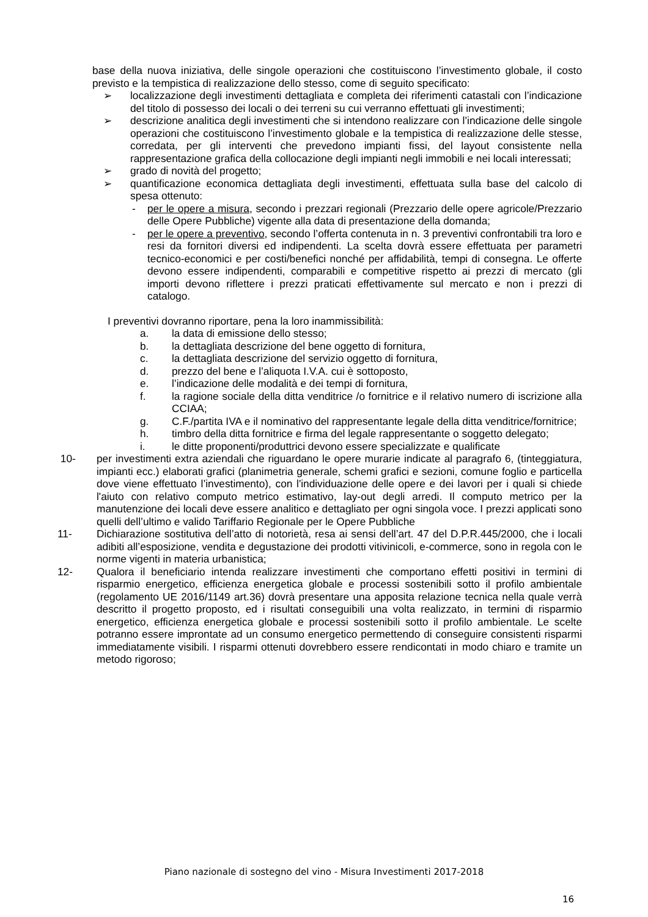base della nuova iniziativa, delle singole operazioni che costituiscono l’investimento globale, il costo previsto e la tempistica di realizzazione dello stesso, come di seguito specificato:
➢ localizzazione degli investimenti dettagliata e completa dei riferimenti catastali con l’indicazione del titolo di possesso dei locali o dei terreni su cui verranno effettuati gli investimenti;
➢ descrizione analitica degli investimenti che si intendono realizzare con l’indicazione delle singole operazioni che costituiscono l’investimento globale e la tempistica di realizzazione delle stesse, corredata, per gli interventi che prevedono impianti fissi, del layout consistente nella rappresentazione grafica della collocazione degli impianti negli immobili e nei locali interessati;
➢ grado di novità del progetto;
➢ quantificazione economica dettagliata degli investimenti, effettuata sulla base del calcolo di spesa ottenuto:
- per le opere a misura, secondo i prezzari regionali (Prezzario delle opere agricole/Prezzario delle Opere Pubbliche) vigente alla data di presentazione della domanda;
- per le opere a preventivo, secondo l’offerta contenuta in n. 3 preventivi confrontabili tra loro e resi da fornitori diversi ed indipendenti. La scelta dovrà essere effettuata per parametri tecnico-economici e per costi/benefici nonché per affidabilità, tempi di consegna. Le offerte devono essere indipendenti, comparabili e competitive rispetto ai prezzi di mercato (gli importi devono riflettere i prezzi praticati effettivamente sul mercato e non i prezzi di catalogo.
I preventivi dovranno riportare, pena la loro inammissibilità:
a. la data di emissione dello stesso;
b. la dettagliata descrizione del bene oggetto di fornitura,
c. la dettagliata descrizione del servizio oggetto di fornitura,
d. prezzo del bene e l’aliquota I.V.A. cui è sottoposto,
e. l’indicazione delle modalità e dei tempi di fornitura,
f. la ragione sociale della ditta venditrice /o fornitrice e il relativo numero di iscrizione alla CCIAA;
g. C.F./partita IVA e il nominativo del rappresentante legale della ditta venditrice/fornitrice;
h. timbro della ditta fornitrice e firma del legale rappresentante o soggetto delegato;
i. le ditte proponenti/produttrici devono essere specializzate e qualificate
10- per investimenti extra aziendali che riguardano le opere murarie indicate al paragrafo 6, (tinteggiatura, impianti ecc.) elaborati grafici (planimetria generale, schemi grafici e sezioni, comune foglio e particella dove viene effettuato l’investimento), con l'individuazione delle opere e dei lavori per i quali si chiede l'aiuto con relativo computo metrico estimativo, lay-out degli arredi. Il computo metrico per la manutenzione dei locali deve essere analitico e dettagliato per ogni singola voce. I prezzi applicati sono quelli dell’ultimo e valido Tariffario Regionale per le Opere Pubbliche
11- Dichiarazione sostitutiva dell’atto di notorietà, resa ai sensi dell’art. 47 del D.P.R.445/2000, che i locali adibiti all’esposizione, vendita e degustazione dei prodotti vitivinicoli, e-commerce, sono in regola con le norme vigenti in materia urbanistica;
12- Qualora il beneficiario intenda realizzare investimenti che comportano effetti positivi in termini di risparmio energetico, efficienza energetica globale e processi sostenibili sotto il profilo ambientale (regolamento UE 2016/1149 art.36) dovrà presentare una apposita relazione tecnica nella quale verrà descritto il progetto proposto, ed i risultati conseguibili una volta realizzato, in termini di risparmio energetico, efficienza energetica globale e processi sostenibili sotto il profilo ambientale. Le scelte potranno essere improntate ad un consumo energetico permettendo di conseguire consistenti risparmi immediatamente visibili. I risparmi ottenuti dovrebbero essere rendicontati in modo chiaro e tramite un metodo rigoroso;
Piano nazionale di sostegno del vino - Misura Investimenti 2017-2018
16